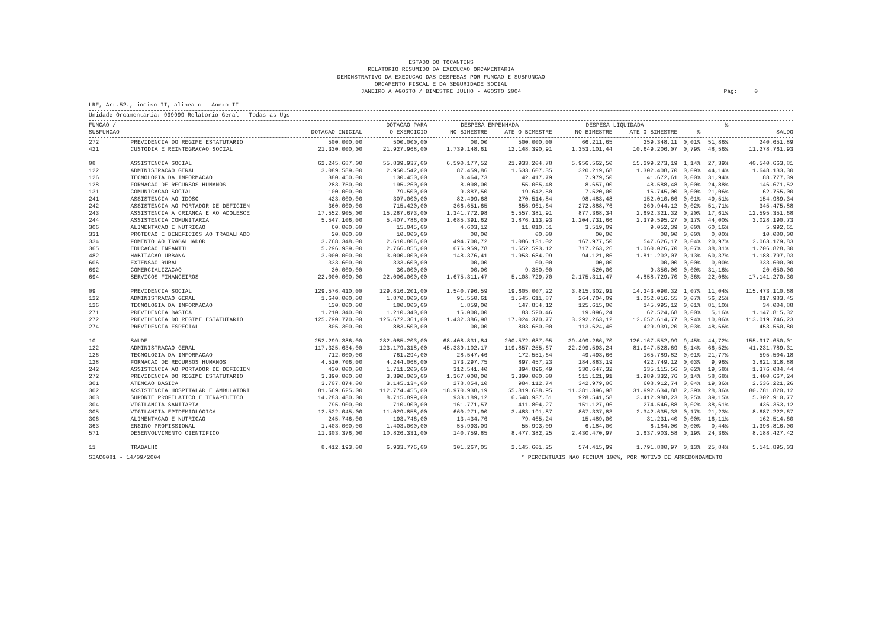ESTADO DO TOCANTINS
RELATORIO RESUMIDO DA EXECUCAO ORCAMENTARIA
DEMONSTRATIVO DA EXECUCAO DAS DESPESAS POR FUNCAO E SUBFUNCAO
ORCAMENTO FISCAL E DA SEGURIDADE SOCIAL
JANEIRO A AGOSTO / BIMESTRE JULHO - AGOSTO 2004
Pag: 0
LRF, Art.52., inciso II, alinea c - Anexo II
Unidade Orcamentaria: 999999 Relatorio Geral - Todas as Ugs
| FUNCAO / | | | DOTACAO PARA | DESPESA EMPENHADA | | DESPESA LIQUIDADA | | | % | |
| --- | --- | --- | --- | --- | --- | --- | --- | --- | --- | --- |
| SUBFUNCAO | | DOTACAO INICIAL | O EXERCICIO | NO BIMESTRE | ATE O BIMESTRE | NO BIMESTRE | ATE O BIMESTRE | % | | SALDO |
| 272 | PREVIDENCIA DO REGIME ESTATUTARIO | 500.000,00 | 500.000,00 | 00,00 | 500.000,00 | 66.211,65 | 259.348,11 | 0,01% | 51,86% | 240.651,89 |
| 421 | CUSTODIA E REINTEGRACAO SOCIAL | 21.330.000,00 | 21.927.968,00 | 1.739.148,61 | 12.148.390,91 | 1.353.101,44 | 10.649.206,07 | 0,79% | 48,56% | 11.278.761,93 |
| 08 | ASSISTENCIA SOCIAL | 62.245.687,00 | 55.839.937,00 | 6.590.177,52 | 21.933.204,78 | 5.956.562,50 | 15.299.273,19 | 1,14% | 27,39% | 40.540.663,81 |
| 122 | ADMINISTRACAO GERAL | 3.089.589,00 | 2.950.542,00 | 87.459,86 | 1.633.607,35 | 320.219,68 | 1.302.408,70 | 0,09% | 44,14% | 1.648.133,30 |
| 126 | TECNOLOGIA DA INFORMACAO | 380.450,00 | 130.450,00 | 8.464,73 | 42.417,79 | 7.979,50 | 41.672,61 | 0,00% | 31,94% | 88.777,39 |
| 128 | FORMACAO DE RECURSOS HUMANOS | 283.750,00 | 195.260,00 | 8.098,00 | 55.065,48 | 8.657,90 | 48.588,48 | 0,00% | 24,88% | 146.671,52 |
| 131 | COMUNICACAO SOCIAL | 100.000,00 | 79.500,00 | 9.887,50 | 19.642,50 | 7.520,00 | 16.745,00 | 0,00% | 21,06% | 62.755,00 |
| 241 | ASSISTENCIA AO IDOSO | 423.000,00 | 307.000,00 | 82.499,68 | 270.514,84 | 98.483,48 | 152.010,66 | 0,01% | 49,51% | 154.989,34 |
| 242 | ASSISTENCIA AO PORTADOR DE DEFICIEN | 360.000,00 | 715.420,00 | 366.651,65 | 656.961,64 | 272.888,76 | 369.944,12 | 0,02% | 51,71% | 345.475,88 |
| 243 | ASSISTENCIA A CRIANCA E AO ADOLESCE | 17.552.905,00 | 15.287.673,00 | 1.341.772,98 | 5.557.381,91 | 877.368,34 | 2.692.321,32 | 0,20% | 17,61% | 12.595.351,68 |
| 244 | ASSISTENCIA COMUNITARIA | 5.547.106,00 | 5.407.786,00 | 1.685.391,62 | 3.876.113,93 | 1.204.731,66 | 2.379.595,27 | 0,17% | 44,00% | 3.028.190,73 |
| 306 | ALIMENTACAO E NUTRICAO | 60.000,00 | 15.045,00 | 4.603,12 | 11.010,51 | 3.519,09 | 9.052,39 | 0,00% | 60,16% | 5.992,61 |
| 331 | PROTECAO E BENEFICIOS AO TRABALHADO | 20.000,00 | 10.000,00 | 00,00 | 00,00 | 00,00 | 00,00 | 0,00% | 0,00% | 10.000,00 |
| 334 | FOMENTO AO TRABALHADOR | 3.768.348,00 | 2.610.806,00 | 494.700,72 | 1.086.131,02 | 167.977,50 | 547.626,17 | 0,04% | 20,97% | 2.063.179,83 |
| 365 | EDUCACAO INFANTIL | 5.296.939,00 | 2.766.855,00 | 676.959,78 | 1.652.593,12 | 717.263,26 | 1.060.026,70 | 0,07% | 38,31% | 1.706.828,30 |
| 482 | HABITACAO URBANA | 3.000.000,00 | 3.000.000,00 | 148.376,41 | 1.953.684,99 | 94.121,86 | 1.811.202,07 | 0,13% | 60,37% | 1.188.797,93 |
| 606 | EXTENSAO RURAL | 333.600,00 | 333.600,00 | 00,00 | 00,00 | 00,00 | 00,00 | 0,00% | 0,00% | 333.600,00 |
| 692 | COMERCIALIZACAO | 30.000,00 | 30.000,00 | 00,00 | 9.350,00 | 520,00 | 9.350,00 | 0,00% | 31,16% | 20.650,00 |
| 694 | SERVICOS FINANCEIROS | 22.000.000,00 | 22.000.000,00 | 1.675.311,47 | 5.108.729,70 | 2.175.311,47 | 4.858.729,70 | 0,36% | 22,08% | 17.141.270,30 |
| 09 | PREVIDENCIA SOCIAL | 129.576.410,00 | 129.816.201,00 | 1.540.796,59 | 19.605.007,22 | 3.815.302,91 | 14.343.090,32 | 1,07% | 11,04% | 115.473.110,68 |
| 122 | ADMINISTRACAO GERAL | 1.640.000,00 | 1.870.000,00 | 91.550,61 | 1.545.611,87 | 264.704,09 | 1.052.016,55 | 0,07% | 56,25% | 817.983,45 |
| 126 | TECNOLOGIA DA INFORMACAO | 130.000,00 | 180.000,00 | 1.859,00 | 147.854,12 | 125.615,00 | 145.995,12 | 0,01% | 81,10% | 34.004,88 |
| 271 | PREVIDENCIA BASICA | 1.210.340,00 | 1.210.340,00 | 15.000,00 | 83.520,46 | 19.096,24 | 62.524,68 | 0,00% | 5,16% | 1.147.815,32 |
| 272 | PREVIDENCIA DO REGIME ESTATUTARIO | 125.790.770,00 | 125.672.361,00 | 1.432.386,98 | 17.024.370,77 | 3.292.263,12 | 12.652.614,77 | 0,94% | 10,06% | 113.019.746,23 |
| 274 | PREVIDENCIA ESPECIAL | 805.300,00 | 883.500,00 | 00,00 | 803.650,00 | 113.624,46 | 429.939,20 | 0,03% | 48,66% | 453.560,80 |
| 10 | SAUDE | 252.299.386,00 | 282.085.203,00 | 68.408.831,84 | 200.572.687,05 | 39.499.266,70 | 126.167.552,99 | 9,45% | 44,72% | 155.917.650,01 |
| 122 | ADMINISTRACAO GERAL | 117.325.634,00 | 123.179.318,00 | 45.339.102,17 | 119.857.255,67 | 22.299.593,24 | 81.947.528,69 | 6,14% | 66,52% | 41.231.789,31 |
| 126 | TECNOLOGIA DA INFORMACAO | 712.000,00 | 761.294,00 | 28.547,46 | 172.551,64 | 49.493,66 | 165.789,82 | 0,01% | 21,77% | 595.504,18 |
| 128 | FORMACAO DE RECURSOS HUMANOS | 4.510.706,00 | 4.244.068,00 | 173.297,75 | 897.457,23 | 184.883,19 | 422.749,12 | 0,03% | 9,96% | 3.821.318,88 |
| 242 | ASSISTENCIA AO PORTADOR DE DEFICIEN | 430.000,00 | 1.711.200,00 | 312.541,40 | 394.896,49 | 330.647,32 | 335.115,56 | 0,02% | 19,58% | 1.376.084,44 |
| 272 | PREVIDENCIA DO REGIME ESTATUTARIO | 3.390.000,00 | 3.390.000,00 | 1.367.000,00 | 3.390.000,00 | 511.121,91 | 1.989.332,76 | 0,14% | 58,68% | 1.400.667,24 |
| 301 | ATENCAO BASICA | 3.707.874,00 | 3.145.134,00 | 278.854,10 | 984.112,74 | 342.979,06 | 608.912,74 | 0,04% | 19,36% | 2.536.221,26 |
| 302 | ASSISTENCIA HOSPITALAR E AMBULATORI | 81.669.625,00 | 112.774.455,00 | 18.970.938,19 | 55.819.638,95 | 11.381.396,98 | 31.992.634,88 | 2,39% | 28,36% | 80.781.820,12 |
| 303 | SUPORTE PROFILATICO E TERAPEUTICO | 14.283.480,00 | 8.715.899,00 | 933.189,12 | 6.548.937,61 | 928.541,58 | 3.412.988,23 | 0,25% | 39,15% | 5.302.910,77 |
| 304 | VIGILANCIA SANITARIA | 795.900,00 | 710.900,00 | 161.771,57 | 411.804,27 | 151.127,96 | 274.546,88 | 0,02% | 38,61% | 436.353,12 |
| 305 | VIGILANCIA EPIDEMIOLOGICA | 12.522.045,00 | 11.029.858,00 | 660.271,90 | 3.483.191,87 | 867.337,83 | 2.342.635,33 | 0,17% | 21,23% | 8.687.222,67 |
| 306 | ALIMENTACAO E NUTRICAO | 245.746,00 | 193.746,00 | -13.434,76 | 79.465,24 | 15.489,00 | 31.231,40 | 0,00% | 16,11% | 162.514,60 |
| 363 | ENSINO PROFISSIONAL | 1.403.000,00 | 1.403.000,00 | 55.993,09 | 55.993,09 | 6.184,00 | 6.184,00 | 0,00% | 0,44% | 1.396.816,00 |
| 571 | DESENVOLVIMENTO CIENTIFICO | 11.303.376,00 | 10.826.331,00 | 140.759,85 | 8.477.382,25 | 2.430.470,97 | 2.637.903,58 | 0,19% | 24,36% | 8.188.427,42 |
| 11 | TRABALHO | 8.412.193,00 | 6.933.776,00 | 301.267,05 | 2.145.601,25 | 574.415,99 | 1.791.880,97 | 0,13% | 25,84% | 5.141.895,03 |
SIAC0081 - 14/09/2004 * PERCENTUAIS NAO FECHAM 100%, POR MOTIVO DE ARREDONDAMENTO